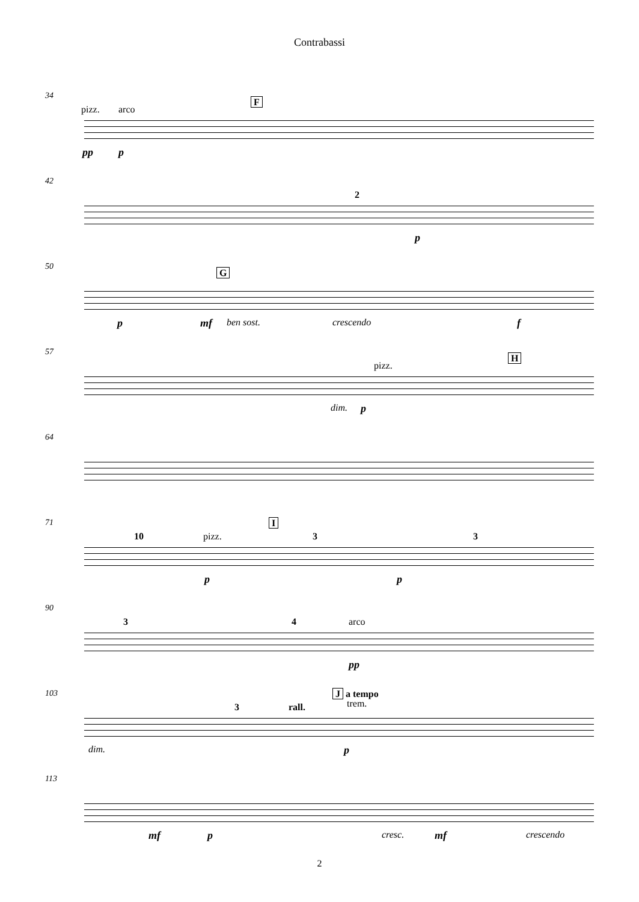Contrabassi
34
pizz. arco
F
pp p
42
2
p
50
G
p mf ben sost. crescendo f
57
pizz.
H
dim. p
64
71
10 pizz.
I
3 3
p p
90
3 4 arco
pp
103
3 rall.
J a tempo
trem.
dim. p
113
mf p cresc. mf crescendo
2